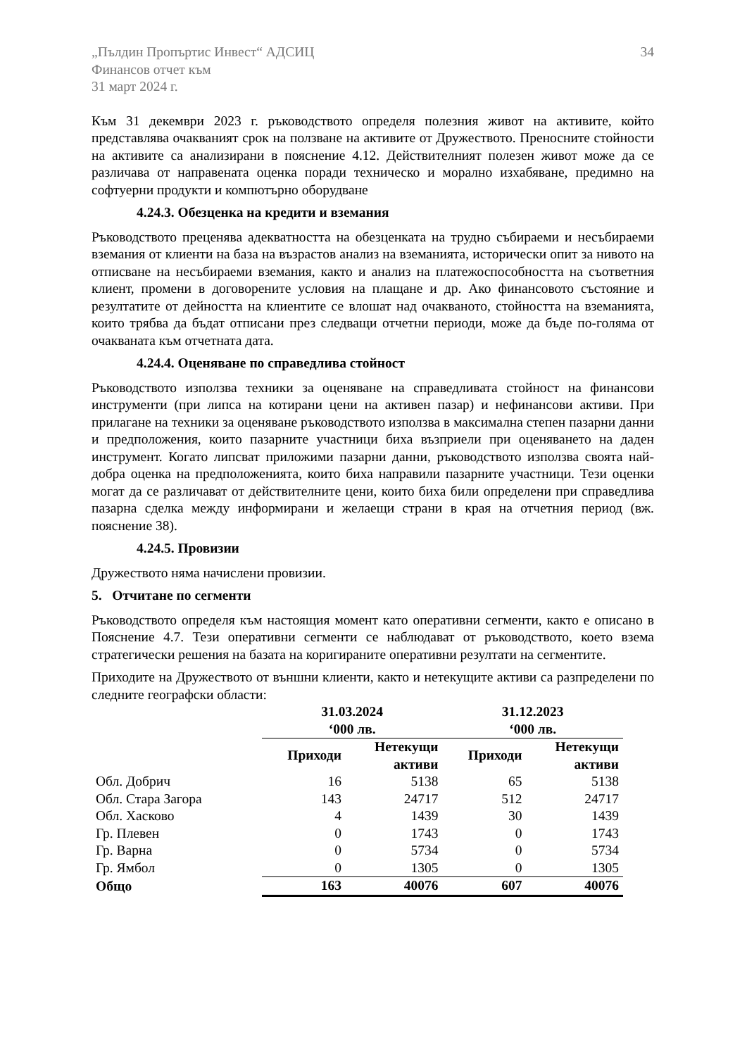„Пълдин Пропъртис Инвест“ АДСИЦ
Финансов отчет към
31 март 2024 г.
34
Към 31 декември 2023 г. ръководството определя полезния живот на активите, който представлява очакваният срок на ползване на активите от Дружеството. Преносните стойности на активите са анализирани в пояснение 4.12. Действителният полезен живот може да се различава от направената оценка поради техническо и морално изхабяване, предимно на софтуерни продукти и компютърно оборудване
4.24.3. Обезценка на кредити и вземания
Ръководството преценява адекватността на обезценката на трудно събираеми и несъбираеми вземания от клиенти на база на възрастов анализ на вземанията, исторически опит за нивото на отписване на несъбираеми вземания, както и анализ на платежоспособността на съответния клиент, промени в договорените условия на плащане и др. Ако финансовото състояние и резултатите от дейността на клиентите се влошат над очакваното, стойността на вземанията, които трябва да бъдат отписани през следващи отчетни периоди, може да бъде по-голяма от очакваната към отчетната дата.
4.24.4. Оценяване по справедлива стойност
Ръководството използва техники за оценяване на справедливата стойност на финансови инструменти (при липса на котирани цени на активен пазар) и нефинансови активи. При прилагане на техники за оценяване ръководството използва в максимална степен пазарни данни и предположения, които пазарните участници биха възприели при оценяването на даден инструмент. Когато липсват приложими пазарни данни, ръководството използва своята най-добра оценка на предположенията, които биха направили пазарните участници. Тези оценки могат да се различават от действителните цени, които биха били определени при справедлива пазарна сделка между информирани и желаещи страни в края на отчетния период (вж. пояснение 38).
4.24.5. Провизии
Дружеството няма начислени провизии.
5. Отчитане по сегменти
Ръководството определя към настоящия момент като оперативни сегменти, както е описано в Пояснение 4.7. Тези оперативни сегменти се наблюдават от ръководството, което взема стратегически решения на базата на коригираните оперативни резултати на сегментите.
Приходите на Дружеството от външни клиенти, както и нетекущите активи са разпределени по следните географски области:
| | 31.03.2024 ‘000 лв. | | 31.12.2023 ‘000 лв. | |
| --- | --- | --- | --- | --- |
| | Приходи | Нетекущи активи | Приходи | Нетекущи активи |
| Обл. Добрич | 16 | 5138 | 65 | 5138 |
| Обл. Стара Загора | 143 | 24717 | 512 | 24717 |
| Обл. Хасково | 4 | 1439 | 30 | 1439 |
| Гр. Плевен | 0 | 1743 | 0 | 1743 |
| Гр. Варна | 0 | 5734 | 0 | 5734 |
| Гр. Ямбол | 0 | 1305 | 0 | 1305 |
| Общо | 163 | 40076 | 607 | 40076 |